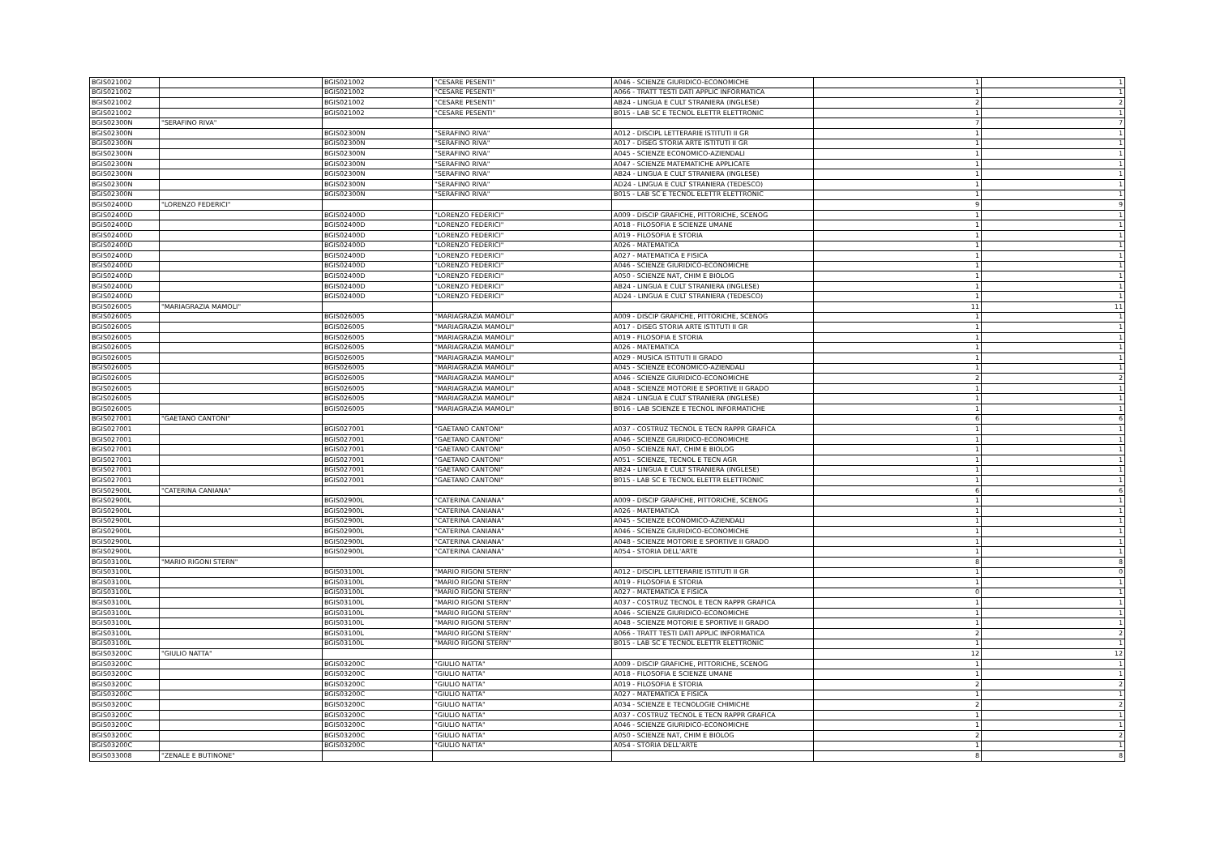| BGIS021002 | | BGIS021002 | "CESARE PESENTI" | A046 - SCIENZE GIURIDICO-ECONOMICHE | 1 | 1 |
| BGIS021002 | | BGIS021002 | "CESARE PESENTI" | A066 - TRATT TESTI DATI APPLIC INFORMATICA | 1 | 1 |
| BGIS021002 | | BGIS021002 | "CESARE PESENTI" | AB24 - LINGUA E CULT STRANIERA (INGLESE) | 2 | 2 |
| BGIS021002 | | BGIS021002 | "CESARE PESENTI" | B015 - LAB SC E TECNOL ELETTR ELETTRONIC | 1 | 1 |
| BGIS02300N | "SERAFINO RIVA" | | | | 7 | 7 |
| BGIS02300N | | BGIS02300N | "SERAFINO RIVA" | A012 - DISCIPL LETTERARIE ISTITUTI II GR | 1 | 1 |
| BGIS02300N | | BGIS02300N | "SERAFINO RIVA" | A017 - DISEG STORIA ARTE ISTITUTI II GR | 1 | 1 |
| BGIS02300N | | BGIS02300N | "SERAFINO RIVA" | A045 - SCIENZE ECONOMICO-AZIENDALI | 1 | 1 |
| BGIS02300N | | BGIS02300N | "SERAFINO RIVA" | A047 - SCIENZE MATEMATICHE APPLICATE | 1 | 1 |
| BGIS02300N | | BGIS02300N | "SERAFINO RIVA" | AB24 - LINGUA E CULT STRANIERA (INGLESE) | 1 | 1 |
| BGIS02300N | | BGIS02300N | "SERAFINO RIVA" | AD24 - LINGUA E CULT STRANIERA (TEDESCO) | 1 | 1 |
| BGIS02300N | | BGIS02300N | "SERAFINO RIVA" | B015 - LAB SC E TECNOL ELETTR ELETTRONIC | 1 | 1 |
| BGIS02400D | "LORENZO FEDERICI" | | | | 9 | 9 |
| BGIS02400D | | BGIS02400D | "LORENZO FEDERICI" | A009 - DISCIP GRAFICHE, PITTORICHE, SCENOG | 1 | 1 |
| BGIS02400D | | BGIS02400D | "LORENZO FEDERICI" | A018 - FILOSOFIA E SCIENZE UMANE | 1 | 1 |
| BGIS02400D | | BGIS02400D | "LORENZO FEDERICI" | A019 - FILOSOFIA E STORIA | 1 | 1 |
| BGIS02400D | | BGIS02400D | "LORENZO FEDERICI" | A026 - MATEMATICA | 1 | 1 |
| BGIS02400D | | BGIS02400D | "LORENZO FEDERICI" | A027 - MATEMATICA E FISICA | 1 | 1 |
| BGIS02400D | | BGIS02400D | "LORENZO FEDERICI" | A046 - SCIENZE GIURIDICO-ECONOMICHE | 1 | 1 |
| BGIS02400D | | BGIS02400D | "LORENZO FEDERICI" | A050 - SCIENZE NAT, CHIM E BIOLOG | 1 | 1 |
| BGIS02400D | | BGIS02400D | "LORENZO FEDERICI" | AB24 - LINGUA E CULT STRANIERA (INGLESE) | 1 | 1 |
| BGIS02400D | | BGIS02400D | "LORENZO FEDERICI" | AD24 - LINGUA E CULT STRANIERA (TEDESCO) | 1 | 1 |
| BGIS026005 | "MARIAGRAZIA MAMOLI" | | | | 11 | 11 |
| BGIS026005 | | BGIS026005 | "MARIAGRAZIA MAMOLI" | A009 - DISCIP GRAFICHE, PITTORICHE, SCENOG | 1 | 1 |
| BGIS026005 | | BGIS026005 | "MARIAGRAZIA MAMOLI" | A017 - DISEG STORIA ARTE ISTITUTI II GR | 1 | 1 |
| BGIS026005 | | BGIS026005 | "MARIAGRAZIA MAMOLI" | A019 - FILOSOFIA E STORIA | 1 | 1 |
| BGIS026005 | | BGIS026005 | "MARIAGRAZIA MAMOLI" | A026 - MATEMATICA | 1 | 1 |
| BGIS026005 | | BGIS026005 | "MARIAGRAZIA MAMOLI" | A029 - MUSICA ISTITUTI II GRADO | 1 | 1 |
| BGIS026005 | | BGIS026005 | "MARIAGRAZIA MAMOLI" | A045 - SCIENZE ECONOMICO-AZIENDALI | 1 | 1 |
| BGIS026005 | | BGIS026005 | "MARIAGRAZIA MAMOLI" | A046 - SCIENZE GIURIDICO-ECONOMICHE | 2 | 2 |
| BGIS026005 | | BGIS026005 | "MARIAGRAZIA MAMOLI" | A048 - SCIENZE MOTORIE E SPORTIVE II GRADO | 1 | 1 |
| BGIS026005 | | BGIS026005 | "MARIAGRAZIA MAMOLI" | AB24 - LINGUA E CULT STRANIERA (INGLESE) | 1 | 1 |
| BGIS026005 | | BGIS026005 | "MARIAGRAZIA MAMOLI" | B016 - LAB SCIENZE E TECNOL INFORMATICHE | 1 | 1 |
| BGIS027001 | "GAETANO CANTONI" | | | | 6 | 6 |
| BGIS027001 | | BGIS027001 | "GAETANO CANTONI" | A037 - COSTRUZ TECNOL E TECN RAPPR GRAFICA | 1 | 1 |
| BGIS027001 | | BGIS027001 | "GAETANO CANTONI" | A046 - SCIENZE GIURIDICO-ECONOMICHE | 1 | 1 |
| BGIS027001 | | BGIS027001 | "GAETANO CANTONI" | A050 - SCIENZE NAT, CHIM E BIOLOG | 1 | 1 |
| BGIS027001 | | BGIS027001 | "GAETANO CANTONI" | A051 - SCIENZE, TECNOL E TECN AGR | 1 | 1 |
| BGIS027001 | | BGIS027001 | "GAETANO CANTONI" | AB24 - LINGUA E CULT STRANIERA (INGLESE) | 1 | 1 |
| BGIS027001 | | BGIS027001 | "GAETANO CANTONI" | B015 - LAB SC E TECNOL ELETTR ELETTRONIC | 1 | 1 |
| BGIS02900L | "CATERINA CANIANA" | | | | 6 | 6 |
| BGIS02900L | | BGIS02900L | "CATERINA CANIANA" | A009 - DISCIP GRAFICHE, PITTORICHE, SCENOG | 1 | 1 |
| BGIS02900L | | BGIS02900L | "CATERINA CANIANA" | A026 - MATEMATICA | 1 | 1 |
| BGIS02900L | | BGIS02900L | "CATERINA CANIANA" | A045 - SCIENZE ECONOMICO-AZIENDALI | 1 | 1 |
| BGIS02900L | | BGIS02900L | "CATERINA CANIANA" | A046 - SCIENZE GIURIDICO-ECONOMICHE | 1 | 1 |
| BGIS02900L | | BGIS02900L | "CATERINA CANIANA" | A048 - SCIENZE MOTORIE E SPORTIVE II GRADO | 1 | 1 |
| BGIS02900L | | BGIS02900L | "CATERINA CANIANA" | A054 - STORIA DELL'ARTE | 1 | 1 |
| BGIS03100L | "MARIO RIGONI STERN" | | | | 8 | 8 |
| BGIS03100L | | BGIS03100L | "MARIO RIGONI STERN" | A012 - DISCIPL LETTERARIE ISTITUTI II GR | 1 | 0 |
| BGIS03100L | | BGIS03100L | "MARIO RIGONI STERN" | A019 - FILOSOFIA E STORIA | 1 | 1 |
| BGIS03100L | | BGIS03100L | "MARIO RIGONI STERN" | A027 - MATEMATICA E FISICA | 0 | 1 |
| BGIS03100L | | BGIS03100L | "MARIO RIGONI STERN" | A037 - COSTRUZ TECNOL E TECN RAPPR GRAFICA | 1 | 1 |
| BGIS03100L | | BGIS03100L | "MARIO RIGONI STERN" | A046 - SCIENZE GIURIDICO-ECONOMICHE | 1 | 1 |
| BGIS03100L | | BGIS03100L | "MARIO RIGONI STERN" | A048 - SCIENZE MOTORIE E SPORTIVE II GRADO | 1 | 1 |
| BGIS03100L | | BGIS03100L | "MARIO RIGONI STERN" | A066 - TRATT TESTI DATI APPLIC INFORMATICA | 2 | 2 |
| BGIS03100L | | BGIS03100L | "MARIO RIGONI STERN" | B015 - LAB SC E TECNOL ELETTR ELETTRONIC | 1 | 1 |
| BGIS03200C | "GIULIO NATTA" | | | | 12 | 12 |
| BGIS03200C | | BGIS03200C | "GIULIO NATTA" | A009 - DISCIP GRAFICHE, PITTORICHE, SCENOG | 1 | 1 |
| BGIS03200C | | BGIS03200C | "GIULIO NATTA" | A018 - FILOSOFIA E SCIENZE UMANE | 1 | 1 |
| BGIS03200C | | BGIS03200C | "GIULIO NATTA" | A019 - FILOSOFIA E STORIA | 2 | 2 |
| BGIS03200C | | BGIS03200C | "GIULIO NATTA" | A027 - MATEMATICA E FISICA | 1 | 1 |
| BGIS03200C | | BGIS03200C | "GIULIO NATTA" | A034 - SCIENZE E TECNOLOGIE CHIMICHE | 2 | 2 |
| BGIS03200C | | BGIS03200C | "GIULIO NATTA" | A037 - COSTRUZ TECNOL E TECN RAPPR GRAFICA | 1 | 1 |
| BGIS03200C | | BGIS03200C | "GIULIO NATTA" | A046 - SCIENZE GIURIDICO-ECONOMICHE | 1 | 1 |
| BGIS03200C | | BGIS03200C | "GIULIO NATTA" | A050 - SCIENZE NAT, CHIM E BIOLOG | 2 | 2 |
| BGIS03200C | | BGIS03200C | "GIULIO NATTA" | A054 - STORIA DELL'ARTE | 1 | 1 |
| BGIS033008 | "ZENALE E BUTINONE" | | | | 8 | 8 |